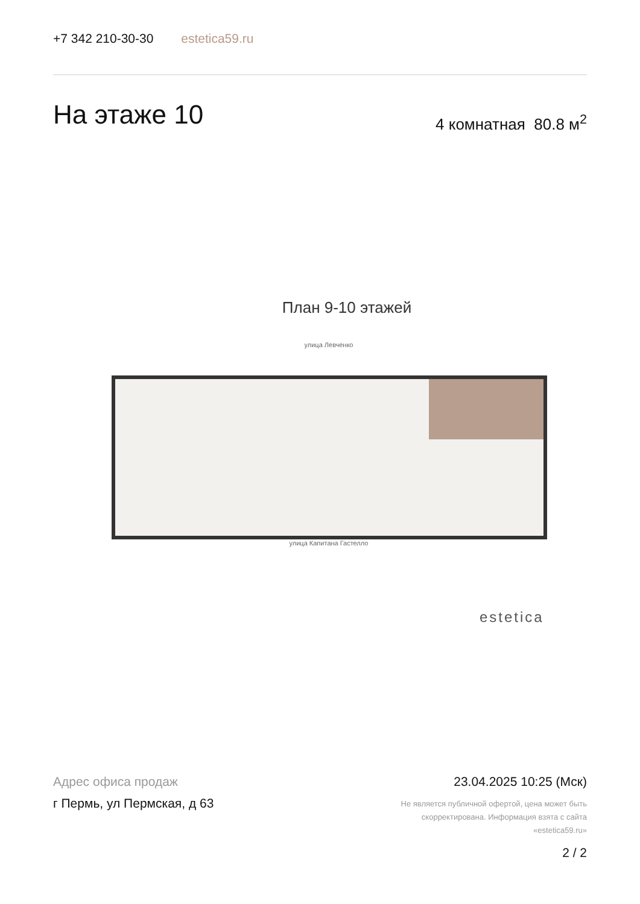+7 342 210-30-30 estetica59.ru
На этаже 10 4 комнатная 80.8 м<sup>2</sup>
План 9-10 этажей
улица Левченко
улица Капитана Гастелло
estetica
Адрес офиса продаж
г Пермь, ул Пермская, д 63
23.04.2025 10:25 (Мск)
Не является публичной офертой, цена может быть скорректирована. Информация взята с сайта «estetica59.ru»
2 / 2